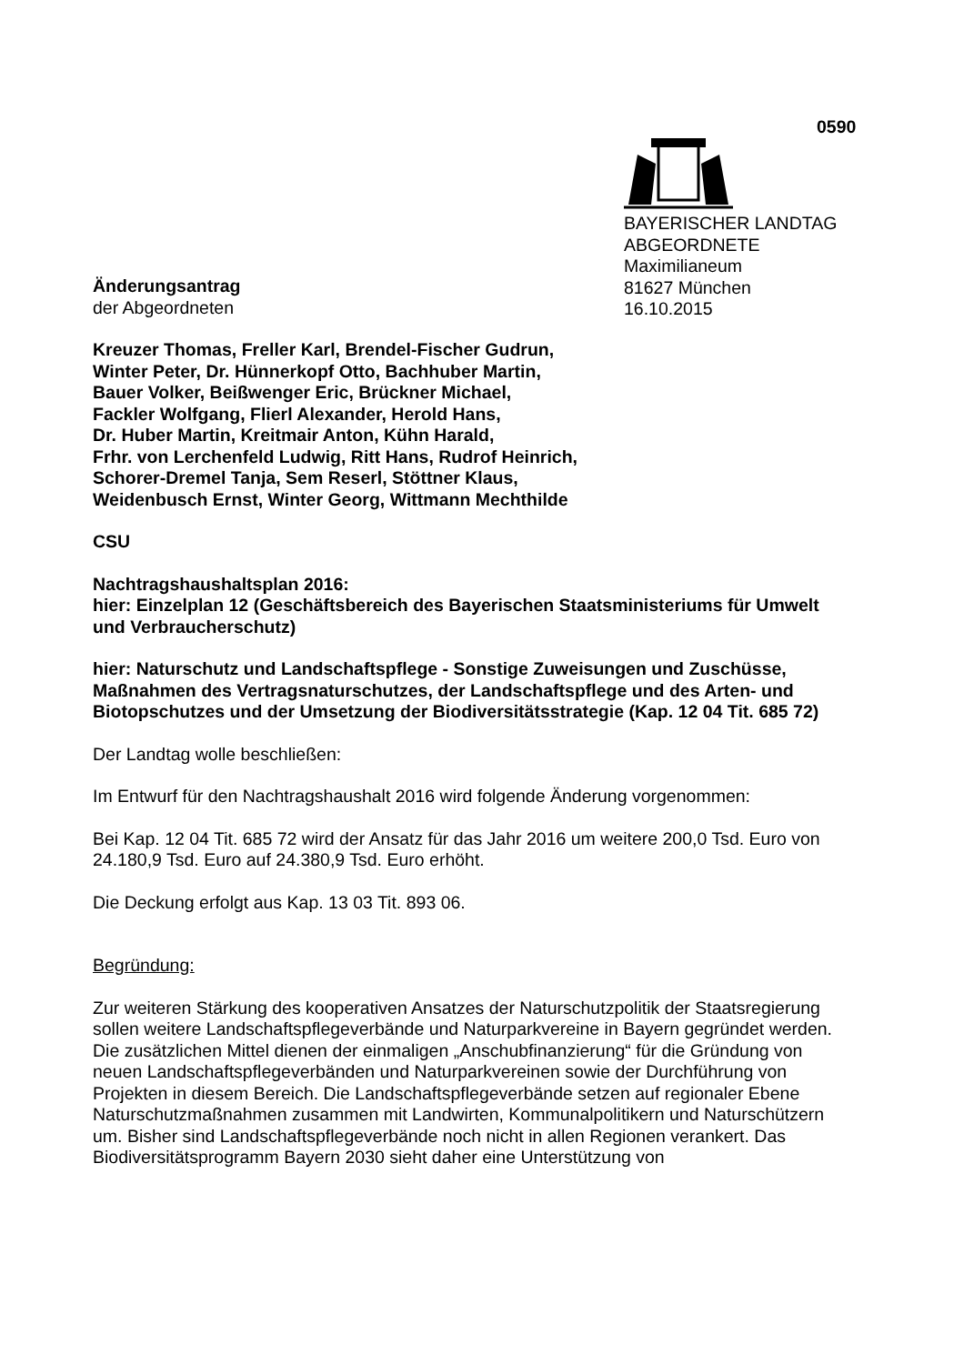0590
BAYERISCHER LANDTAG
ABGEORDNETE
Maximilianeum
81627 München
16.10.2015
Änderungsantrag
der Abgeordneten
Kreuzer Thomas, Freller Karl, Brendel-Fischer Gudrun,
Winter Peter, Dr. Hünnerkopf Otto, Bachhuber Martin,
Bauer Volker, Beißwenger Eric, Brückner Michael,
Fackler Wolfgang, Flierl Alexander, Herold Hans,
Dr. Huber Martin, Kreitmair Anton, Kühn Harald,
Frhr. von Lerchenfeld Ludwig, Ritt Hans, Rudrof Heinrich,
Schorer-Dremel Tanja, Sem Reserl, Stöttner Klaus,
Weidenbusch Ernst, Winter Georg, Wittmann Mechthilde
CSU
Nachtragshaushaltsplan 2016:
hier: Einzelplan 12 (Geschäftsbereich des Bayerischen Staatsministeriums für Umwelt und Verbraucherschutz)
hier: Naturschutz und Landschaftspflege - Sonstige Zuweisungen und Zuschüsse, Maßnahmen des Vertragsnaturschutzes, der Landschaftspflege und des Arten- und Biotopschutzes und der Umsetzung der Biodiversitätsstrategie (Kap. 12 04 Tit. 685 72)
Der Landtag wolle beschließen:
Im Entwurf für den Nachtragshaushalt 2016 wird folgende Änderung vorgenommen:
Bei Kap. 12 04 Tit. 685 72 wird der Ansatz für das Jahr 2016 um weitere 200,0 Tsd. Euro von 24.180,9 Tsd. Euro auf 24.380,9 Tsd. Euro erhöht.
Die Deckung erfolgt aus Kap. 13 03 Tit. 893 06.
Begründung:
Zur weiteren Stärkung des kooperativen Ansatzes der Naturschutzpolitik der Staatsregierung sollen weitere Landschaftspflegeverbände und Naturparkvereine in Bayern gegründet werden. Die zusätzlichen Mittel dienen der einmaligen „Anschubfinanzierung“ für die Gründung von neuen Landschaftspflegeverbänden und Naturparkvereinen sowie der Durchführung von Projekten in diesem Bereich. Die Landschaftspflegeverbände setzen auf regionaler Ebene Naturschutzmaßnahmen zusammen mit Landwirten, Kommunalpolitikern und Naturschützern um. Bisher sind Landschaftspflegeverbände noch nicht in allen Regionen verankert. Das Biodiversitätsprogramm Bayern 2030 sieht daher eine Unterstützung von